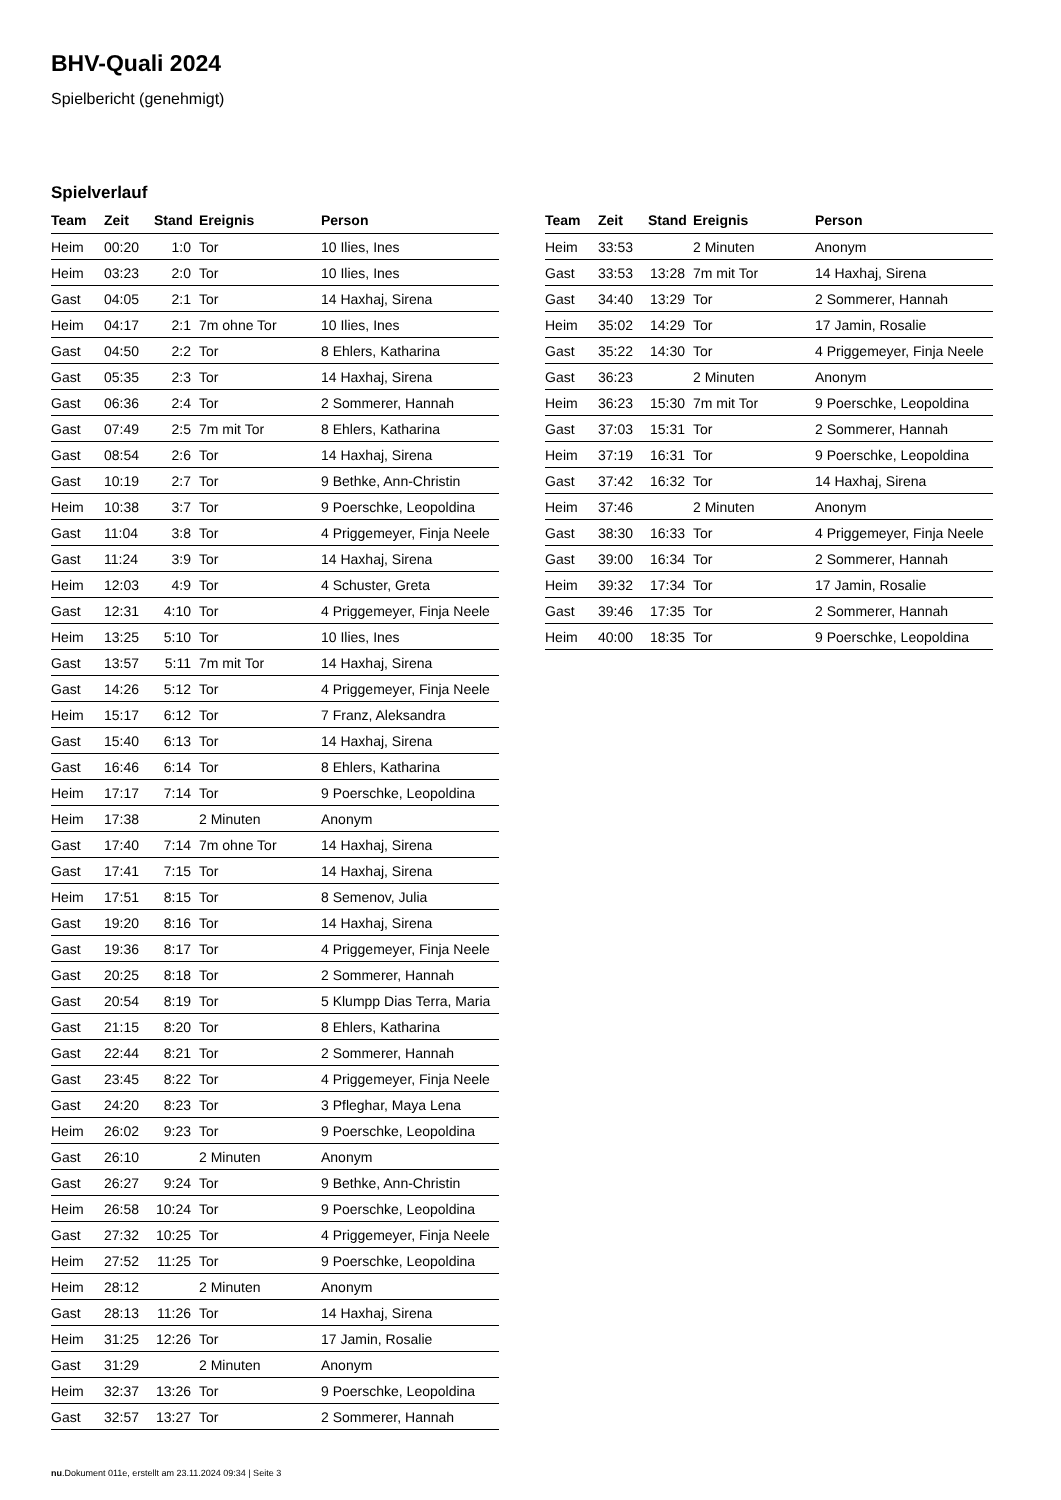BHV-Quali 2024
Spielbericht (genehmigt)
Spielverlauf
| Team | Zeit | Stand | Ereignis | Person |
| --- | --- | --- | --- | --- |
| Heim | 00:20 | 1:0 | Tor | 10 Ilies, Ines |
| Heim | 03:23 | 2:0 | Tor | 10 Ilies, Ines |
| Gast | 04:05 | 2:1 | Tor | 14 Haxhaj, Sirena |
| Heim | 04:17 | 2:1 | 7m ohne Tor | 10 Ilies, Ines |
| Gast | 04:50 | 2:2 | Tor | 8 Ehlers, Katharina |
| Gast | 05:35 | 2:3 | Tor | 14 Haxhaj, Sirena |
| Gast | 06:36 | 2:4 | Tor | 2 Sommerer, Hannah |
| Gast | 07:49 | 2:5 | 7m mit Tor | 8 Ehlers, Katharina |
| Gast | 08:54 | 2:6 | Tor | 14 Haxhaj, Sirena |
| Gast | 10:19 | 2:7 | Tor | 9 Bethke, Ann-Christin |
| Heim | 10:38 | 3:7 | Tor | 9 Poerschke, Leopoldina |
| Gast | 11:04 | 3:8 | Tor | 4 Priggemeyer, Finja Neele |
| Gast | 11:24 | 3:9 | Tor | 14 Haxhaj, Sirena |
| Heim | 12:03 | 4:9 | Tor | 4 Schuster, Greta |
| Gast | 12:31 | 4:10 | Tor | 4 Priggemeyer, Finja Neele |
| Heim | 13:25 | 5:10 | Tor | 10 Ilies, Ines |
| Gast | 13:57 | 5:11 | 7m mit Tor | 14 Haxhaj, Sirena |
| Gast | 14:26 | 5:12 | Tor | 4 Priggemeyer, Finja Neele |
| Heim | 15:17 | 6:12 | Tor | 7 Franz, Aleksandra |
| Gast | 15:40 | 6:13 | Tor | 14 Haxhaj, Sirena |
| Gast | 16:46 | 6:14 | Tor | 8 Ehlers, Katharina |
| Heim | 17:17 | 7:14 | Tor | 9 Poerschke, Leopoldina |
| Heim | 17:38 | | 2 Minuten | Anonym |
| Gast | 17:40 | 7:14 | 7m ohne Tor | 14 Haxhaj, Sirena |
| Gast | 17:41 | 7:15 | Tor | 14 Haxhaj, Sirena |
| Heim | 17:51 | 8:15 | Tor | 8 Semenov, Julia |
| Gast | 19:20 | 8:16 | Tor | 14 Haxhaj, Sirena |
| Gast | 19:36 | 8:17 | Tor | 4 Priggemeyer, Finja Neele |
| Gast | 20:25 | 8:18 | Tor | 2 Sommerer, Hannah |
| Gast | 20:54 | 8:19 | Tor | 5 Klumpp Dias Terra, Maria |
| Gast | 21:15 | 8:20 | Tor | 8 Ehlers, Katharina |
| Gast | 22:44 | 8:21 | Tor | 2 Sommerer, Hannah |
| Gast | 23:45 | 8:22 | Tor | 4 Priggemeyer, Finja Neele |
| Gast | 24:20 | 8:23 | Tor | 3 Pfleghar, Maya Lena |
| Heim | 26:02 | 9:23 | Tor | 9 Poerschke, Leopoldina |
| Gast | 26:10 | | 2 Minuten | Anonym |
| Gast | 26:27 | 9:24 | Tor | 9 Bethke, Ann-Christin |
| Heim | 26:58 | 10:24 | Tor | 9 Poerschke, Leopoldina |
| Gast | 27:32 | 10:25 | Tor | 4 Priggemeyer, Finja Neele |
| Heim | 27:52 | 11:25 | Tor | 9 Poerschke, Leopoldina |
| Heim | 28:12 | | 2 Minuten | Anonym |
| Gast | 28:13 | 11:26 | Tor | 14 Haxhaj, Sirena |
| Heim | 31:25 | 12:26 | Tor | 17 Jamin, Rosalie |
| Gast | 31:29 | | 2 Minuten | Anonym |
| Heim | 32:37 | 13:26 | Tor | 9 Poerschke, Leopoldina |
| Gast | 32:57 | 13:27 | Tor | 2 Sommerer, Hannah |
| Team | Zeit | Stand | Ereignis | Person |
| --- | --- | --- | --- | --- |
| Heim | 33:53 | | 2 Minuten | Anonym |
| Gast | 33:53 | 13:28 | 7m mit Tor | 14 Haxhaj, Sirena |
| Gast | 34:40 | 13:29 | Tor | 2 Sommerer, Hannah |
| Heim | 35:02 | 14:29 | Tor | 17 Jamin, Rosalie |
| Gast | 35:22 | 14:30 | Tor | 4 Priggemeyer, Finja Neele |
| Gast | 36:23 | | 2 Minuten | Anonym |
| Heim | 36:23 | 15:30 | 7m mit Tor | 9 Poerschke, Leopoldina |
| Gast | 37:03 | 15:31 | Tor | 2 Sommerer, Hannah |
| Heim | 37:19 | 16:31 | Tor | 9 Poerschke, Leopoldina |
| Gast | 37:42 | 16:32 | Tor | 14 Haxhaj, Sirena |
| Heim | 37:46 | | 2 Minuten | Anonym |
| Gast | 38:30 | 16:33 | Tor | 4 Priggemeyer, Finja Neele |
| Gast | 39:00 | 16:34 | Tor | 2 Sommerer, Hannah |
| Heim | 39:32 | 17:34 | Tor | 17 Jamin, Rosalie |
| Gast | 39:46 | 17:35 | Tor | 2 Sommerer, Hannah |
| Heim | 40:00 | 18:35 | Tor | 9 Poerschke, Leopoldina |
nu.Dokument 011e, erstellt am 23.11.2024 09:34 | Seite 3